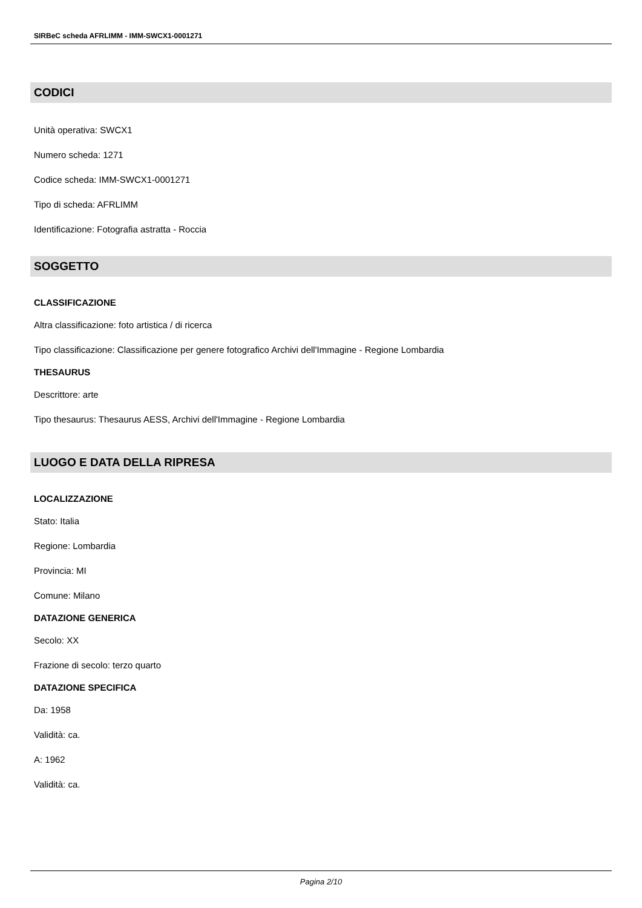SIRBeC scheda AFRLIMM - IMM-SWCX1-0001271
CODICI
Unità operativa: SWCX1
Numero scheda: 1271
Codice scheda: IMM-SWCX1-0001271
Tipo di scheda: AFRLIMM
Identificazione: Fotografia astratta - Roccia
SOGGETTO
CLASSIFICAZIONE
Altra classificazione: foto artistica / di ricerca
Tipo classificazione: Classificazione per genere fotografico Archivi dell'Immagine - Regione Lombardia
THESAURUS
Descrittore: arte
Tipo thesaurus: Thesaurus AESS, Archivi dell'Immagine - Regione Lombardia
LUOGO E DATA DELLA RIPRESA
LOCALIZZAZIONE
Stato: Italia
Regione: Lombardia
Provincia: MI
Comune: Milano
DATAZIONE GENERICA
Secolo: XX
Frazione di secolo: terzo quarto
DATAZIONE SPECIFICA
Da: 1958
Validità: ca.
A: 1962
Validità: ca.
Pagina 2/10